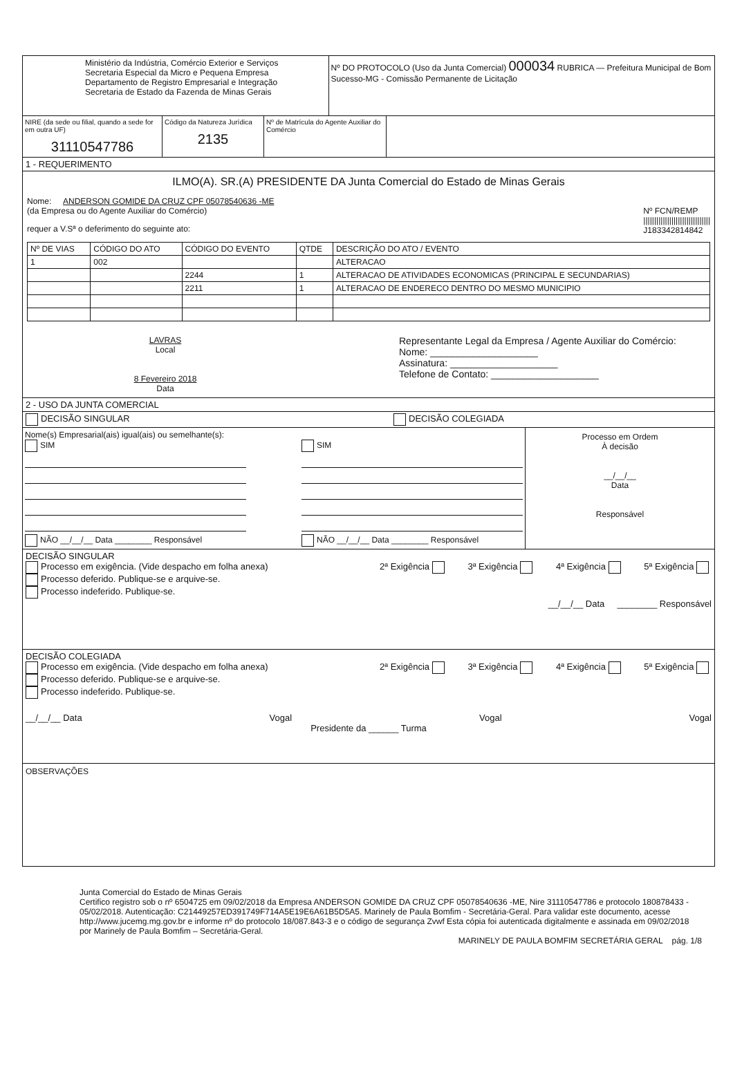Ministério da Indústria, Comércio Exterior e Serviços
Secretaria Especial da Micro e Pequena Empresa
Departamento de Registro Empresarial e Integração
Secretaria de Estado da Fazenda de Minas Gerais
Nº DO PROTOCOLO (Uso da Junta Comercial) 000034 RUBRICA — Prefeitura Municipal de Bom Sucesso-MG - Comissão Permanente de Licitação
NIRE (da sede ou filial, quando a sede for em outra UF)
31110547786
Código da Natureza Jurídica
2135
Nº de Matrícula do Agente Auxiliar do Comércio
1 - REQUERIMENTO
ILMO(A). SR.(A) PRESIDENTE DA Junta Comercial do Estado de Minas Gerais
Nome: ANDERSON GOMIDE DA CRUZ CPF 05078540636 -ME
(da Empresa ou do Agente Auxiliar do Comércio) Nº FCN/REMP
|||||||||||||||||||||||||||||||
J183342814842
requer a V.Sª o deferimento do seguinte ato:
| Nº DE VIAS | CÓDIGO DO ATO | CÓDIGO DO EVENTO | QTDE | DESCRIÇÃO DO ATO / EVENTO |
| --- | --- | --- | --- | --- |
| 1 | 002 | | | ALTERACAO |
| | | 2244 | 1 | ALTERACAO DE ATIVIDADES ECONOMICAS (PRINCIPAL E SECUNDARIAS) |
| | | 2211 | 1 | ALTERACAO DE ENDERECO DENTRO DO MESMO MUNICIPIO |
LAVRAS
Local
8 Fevereiro 2018
Data
Representante Legal da Empresa / Agente Auxiliar do Comércio:
Nome: ____________________
Assinatura: ____________________
Telefone de Contato: ____________________
2 - USO DA JUNTA COMERCIAL
DECISÃO SINGULAR DECISÃO COLEGIADA
Nome(s) Empresarial(ais) igual(ais) ou semelhante(s):
SIM
NÃO __/__/__ Data ________ Responsável
SIM
NÃO __/__/__ Data ________ Responsável
Processo em Ordem
À decisão
__/__/__
Data
Responsável
DECISÃO SINGULAR
Processo em exigência. (Vide despacho em folha anexa)
Processo deferido. Publique-se e arquive-se.
Processo indeferido. Publique-se.
2ª Exigência 3ª Exigência 4ª Exigência 5ª Exigência
__/__/__ Data ________ Responsável
DECISÃO COLEGIADA
Processo em exigência. (Vide despacho em folha anexa)
Processo deferido. Publique-se e arquive-se.
Processo indeferido. Publique-se.
2ª Exigência 3ª Exigência 4ª Exigência 5ª Exigência
__/__/__ Data Vogal Vogal Vogal
Presidente da ______ Turma
OBSERVAÇÕES
Junta Comercial do Estado de Minas Gerais
Certifico registro sob o nº 6504725 em 09/02/2018 da Empresa ANDERSON GOMIDE DA CRUZ CPF 05078540636 -ME, Nire 31110547786 e protocolo 180878433 - 05/02/2018. Autenticação: C21449257ED391749F714A5E19E6A61B5D5A5. Marinely de Paula Bomfim - Secretária-Geral. Para validar este documento, acesse http://www.jucemg.mg.gov.br e informe nº do protocolo 18/087.843-3 e o código de segurança Zvwf Esta cópia foi autenticada digitalmente e assinada em 09/02/2018 por Marinely de Paula Bomfim – Secretária-Geral.
MARINELY DE PAULA BOMFIM SECRETÁRIA GERAL pág. 1/8